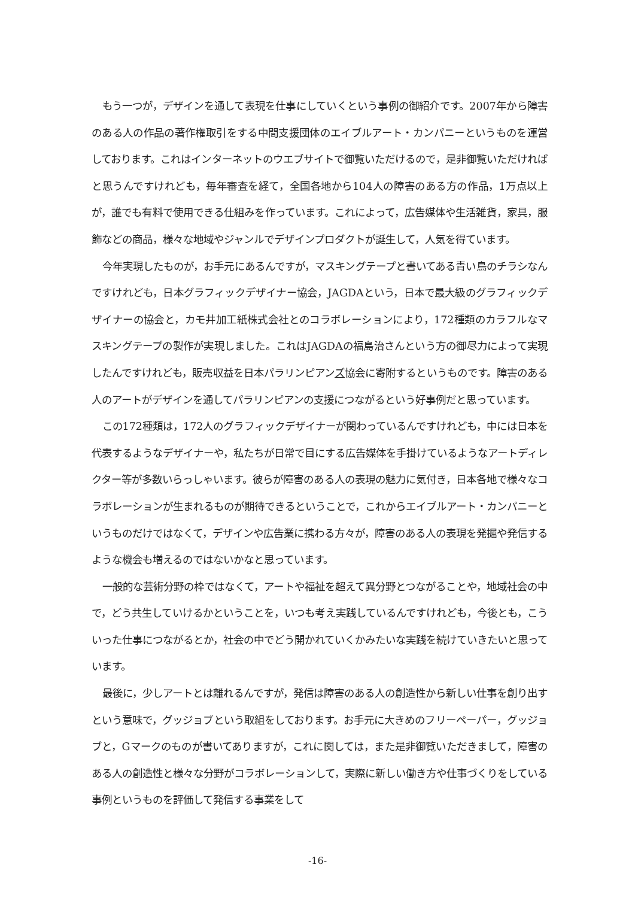もう一つが，デザインを通して表現を仕事にしていくという事例の御紹介です。2007年から障害のある人の作品の著作権取引をする中間支援団体のエイブルアート・カンパニーというものを運営しております。これはインターネットのウエブサイトで御覧いただけるので，是非御覧いただければと思うんですけれども，毎年審査を経て，全国各地から104人の障害のある方の作品，1万点以上が，誰でも有料で使用できる仕組みを作っています。これによって，広告媒体や生活雑貨，家具，服飾などの商品，様々な地域やジャンルでデザインプロダクトが誕生して，人気を得ています。
今年実現したものが，お手元にあるんですが，マスキングテープと書いてある青い鳥のチラシなんですけれども，日本グラフィックデザイナー協会，JAGDAという，日本で最大級のグラフィックデザイナーの協会と，カモ井加工紙株式会社とのコラボレーションにより，172種類のカラフルなマスキングテープの製作が実現しました。これはJAGDAの福島治さんという方の御尽力によって実現したんですけれども，販売収益を日本パラリンピアンズ協会に寄附するというものです。障害のある人のアートがデザインを通してパラリンピアンの支援につながるという好事例だと思っています。
この172種類は，172人のグラフィックデザイナーが関わっているんですけれども，中には日本を代表するようなデザイナーや，私たちが日常で目にする広告媒体を手掛けているようなアートディレクター等が多数いらっしゃいます。彼らが障害のある人の表現の魅力に気付き，日本各地で様々なコラボレーションが生まれるものが期待できるということで，これからエイブルアート・カンパニーというものだけではなくて，デザインや広告業に携わる方々が，障害のある人の表現を発掘や発信するような機会も増えるのではないかなと思っています。
一般的な芸術分野の枠ではなくて，アートや福祉を超えて異分野とつながることや，地域社会の中で，どう共生していけるかということを，いつも考え実践しているんですけれども，今後とも，こういった仕事につながるとか，社会の中でどう開かれていくかみたいな実践を続けていきたいと思っています。
最後に，少しアートとは離れるんですが，発信は障害のある人の創造性から新しい仕事を創り出すという意味で，グッジョブという取組をしております。お手元に大きめのフリーペーパー，グッジョブと，Gマークのものが書いてありますが，これに関しては，また是非御覧いただきまして，障害のある人の創造性と様々な分野がコラボレーションして，実際に新しい働き方や仕事づくりをしている事例というものを評価して発信する事業をして
-16-